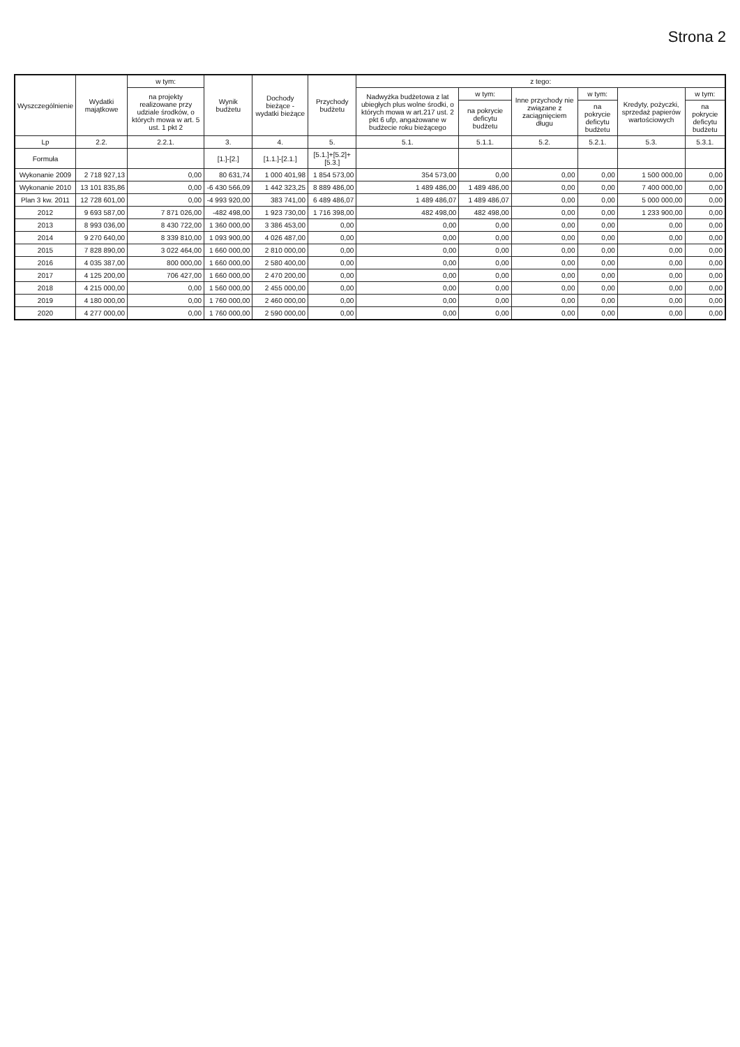Strona 2
| Wyszczególnienie | Wydatki majątkowe | w tym: | Wynik budżetu | Dochody bieżące - wydatki bieżące | Przychody budżetu | z tego: | | | | | |
| --- | --- | --- | --- | --- | --- | --- | --- | --- | --- | --- | --- |
| | | na projekty realizowane przy udziale środków, o których mowa w art. 5 ust. 1 pkt 2 | | | | Nadwyżka budżetowa z lat ubiegłych plus wolne środki, o których mowa w art.217 ust. 2 pkt 6 ufp, angażowane w budżecie roku bieżącego | w tym: | Inne przychody nie związane z zaciągnięciem długu | w tym: | Kredyty, pożyczki, sprzedaż papierów wartościowych | w tym: |
| | | | | | | | na pokrycie deficytu budżetu | | na pokrycie deficytu budżetu | | na pokrycie deficytu budżetu |
| Lp | 2.2. | 2.2.1. | 3. | 4. | 5. | 5.1. | 5.1.1. | 5.2. | 5.2.1. | 5.3. | 5.3.1. |
| Formuła | | | [1.]-[2.] | [1.1.]-[2.1.] | [5.1.]+[5.2]+[5.3.] | | | | | | |
| Wykonanie 2009 | 2 718 927,13 | 0,00 | 80 631,74 | 1 000 401,98 | 1 854 573,00 | 354 573,00 | 0,00 | 0,00 | 0,00 | 1 500 000,00 | 0,00 |
| Wykonanie 2010 | 13 101 835,86 | 0,00 | -6 430 566,09 | 1 442 323,25 | 8 889 486,00 | 1 489 486,00 | 1 489 486,00 | 0,00 | 0,00 | 7 400 000,00 | 0,00 |
| Plan 3 kw. 2011 | 12 728 601,00 | 0,00 | -4 993 920,00 | 383 741,00 | 6 489 486,07 | 1 489 486,07 | 1 489 486,07 | 0,00 | 0,00 | 5 000 000,00 | 0,00 |
| 2012 | 9 693 587,00 | 7 871 026,00 | -482 498,00 | 1 923 730,00 | 1 716 398,00 | 482 498,00 | 482 498,00 | 0,00 | 0,00 | 1 233 900,00 | 0,00 |
| 2013 | 8 993 036,00 | 8 430 722,00 | 1 360 000,00 | 3 386 453,00 | 0,00 | 0,00 | 0,00 | 0,00 | 0,00 | 0,00 | 0,00 |
| 2014 | 9 270 640,00 | 8 339 810,00 | 1 093 900,00 | 4 026 487,00 | 0,00 | 0,00 | 0,00 | 0,00 | 0,00 | 0,00 | 0,00 |
| 2015 | 7 828 890,00 | 3 022 464,00 | 1 660 000,00 | 2 810 000,00 | 0,00 | 0,00 | 0,00 | 0,00 | 0,00 | 0,00 | 0,00 |
| 2016 | 4 035 387,00 | 800 000,00 | 1 660 000,00 | 2 580 400,00 | 0,00 | 0,00 | 0,00 | 0,00 | 0,00 | 0,00 | 0,00 |
| 2017 | 4 125 200,00 | 706 427,00 | 1 660 000,00 | 2 470 200,00 | 0,00 | 0,00 | 0,00 | 0,00 | 0,00 | 0,00 | 0,00 |
| 2018 | 4 215 000,00 | 0,00 | 1 560 000,00 | 2 455 000,00 | 0,00 | 0,00 | 0,00 | 0,00 | 0,00 | 0,00 | 0,00 |
| 2019 | 4 180 000,00 | 0,00 | 1 760 000,00 | 2 460 000,00 | 0,00 | 0,00 | 0,00 | 0,00 | 0,00 | 0,00 | 0,00 |
| 2020 | 4 277 000,00 | 0,00 | 1 760 000,00 | 2 590 000,00 | 0,00 | 0,00 | 0,00 | 0,00 | 0,00 | 0,00 | 0,00 |